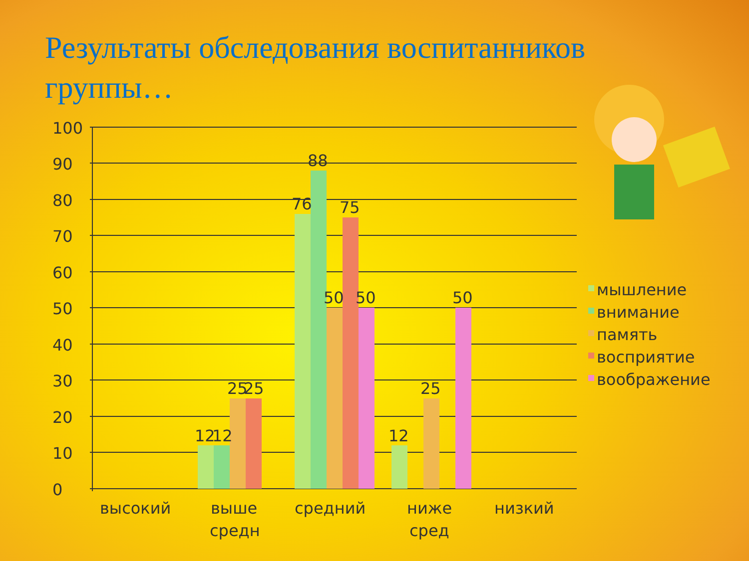Результаты обследования воспитанников группы…
100
90
80
70
60
50
40
30
20
10
0
12
12
25
25
76
88
50
75
50
12
25
50
высокий
выше
средн
средний
ниже
сред
низкий
мышление
внимание
память
восприятие
воображение